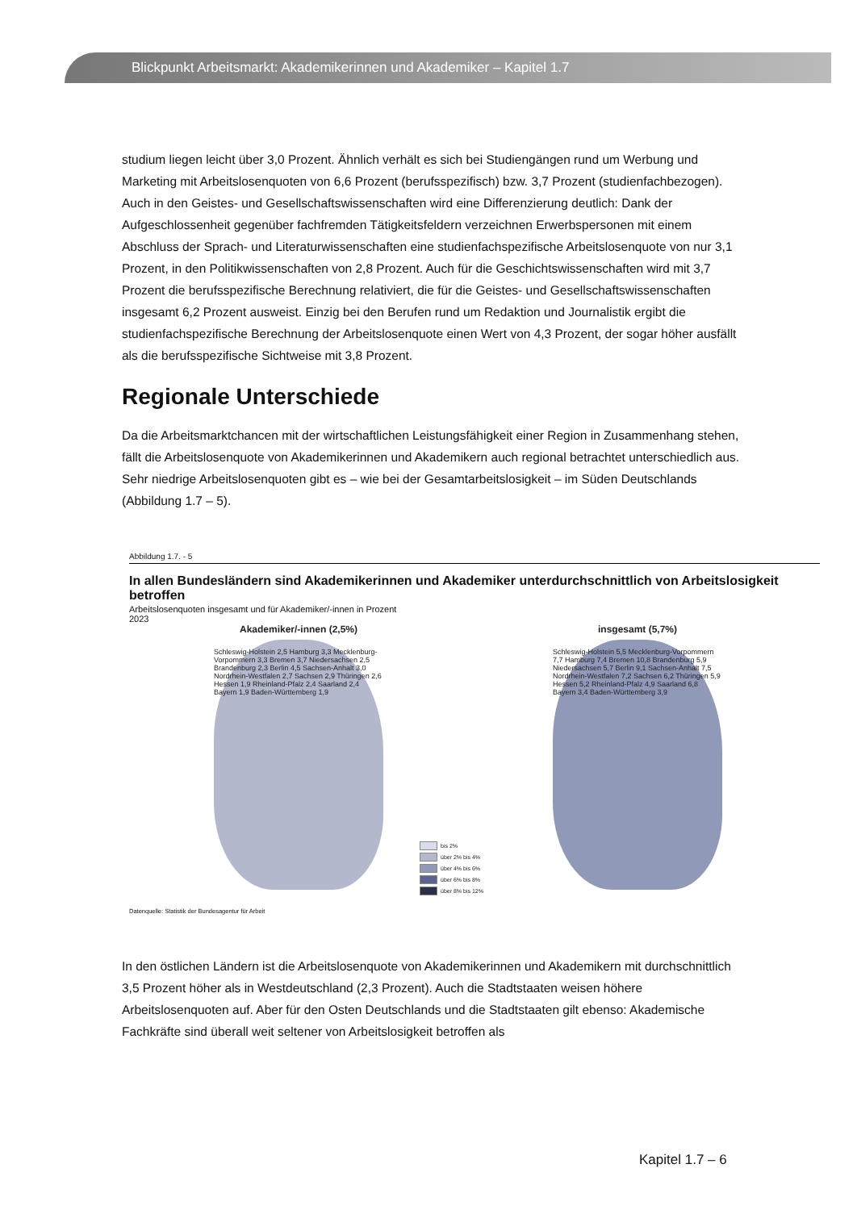Blickpunkt Arbeitsmarkt: Akademikerinnen und Akademiker – Kapitel 1.7
studium liegen leicht über 3,0 Prozent. Ähnlich verhält es sich bei Studiengängen rund um Werbung und Marketing mit Arbeitslosenquoten von 6,6 Prozent (berufsspezifisch) bzw. 3,7 Prozent (studienfachbezogen). Auch in den Geistes- und Gesellschaftswissenschaften wird eine Differenzierung deutlich: Dank der Aufgeschlossenheit gegenüber fachfremden Tätigkeitsfeldern verzeichnen Erwerbspersonen mit einem Abschluss der Sprach- und Literaturwissenschaften eine studienfachspezifische Arbeitslosenquote von nur 3,1 Prozent, in den Politikwissenschaften von 2,8 Prozent. Auch für die Geschichtswissenschaften wird mit 3,7 Prozent die berufsspezifische Berechnung relativiert, die für die Geistes- und Gesellschaftswissenschaften insgesamt 6,2 Prozent ausweist. Einzig bei den Berufen rund um Redaktion und Journalistik ergibt die studienfachspezifische Berechnung der Arbeitslosenquote einen Wert von 4,3 Prozent, der sogar höher ausfällt als die berufsspezifische Sichtweise mit 3,8 Prozent.
Regionale Unterschiede
Da die Arbeitsmarktchancen mit der wirtschaftlichen Leistungsfähigkeit einer Region in Zusammenhang stehen, fällt die Arbeitslosenquote von Akademikerinnen und Akademikern auch regional betrachtet unterschiedlich aus. Sehr niedrige Arbeitslosenquoten gibt es – wie bei der Gesamtarbeitslosigkeit – im Süden Deutschlands (Abbildung 1.7 – 5).
Abbildung 1.7. - 5
In allen Bundesländern sind Akademikerinnen und Akademiker unterdurchschnittlich von Arbeitslosigkeit betroffen
Arbeitslosenquoten insgesamt und für Akademiker/-innen in Prozent
2023
Akademiker/-innen (2,5%)
Schleswig-Holstein 2,5 Hamburg 3,3 Mecklenburg-Vorpommern 3,3 Bremen 3,7 Niedersachsen 2,5 Brandenburg 2,3 Berlin 4,5 Sachsen-Anhalt 3,0 Nordrhein-Westfalen 2,7 Sachsen 2,9 Thüringen 2,6 Hessen 1,9 Rheinland-Pfalz 2,4 Saarland 2,4 Bayern 1,9 Baden-Württemberg 1,9
bis 2%
über 2% bis 4%
über 4% bis 6%
über 6% bis 8%
über 8% bis 12%
insgesamt (5,7%)
Schleswig-Holstein 5,5 Mecklenburg-Vorpommern 7,7 Hamburg 7,4 Bremen 10,8 Brandenburg 5,9 Niedersachsen 5,7 Berlin 9,1 Sachsen-Anhalt 7,5 Nordrhein-Westfalen 7,2 Sachsen 6,2 Thüringen 5,9 Hessen 5,2 Rheinland-Pfalz 4,9 Saarland 6,8 Bayern 3,4 Baden-Württemberg 3,9
Datenquelle: Statistik der Bundesagentur für Arbeit
In den östlichen Ländern ist die Arbeitslosenquote von Akademikerinnen und Akademikern mit durchschnittlich 3,5 Prozent höher als in Westdeutschland (2,3 Prozent). Auch die Stadtstaaten weisen höhere Arbeitslosenquoten auf. Aber für den Osten Deutschlands und die Stadtstaaten gilt ebenso: Akademische Fachkräfte sind überall weit seltener von Arbeitslosigkeit betroffen als
Kapitel 1.7 – 6